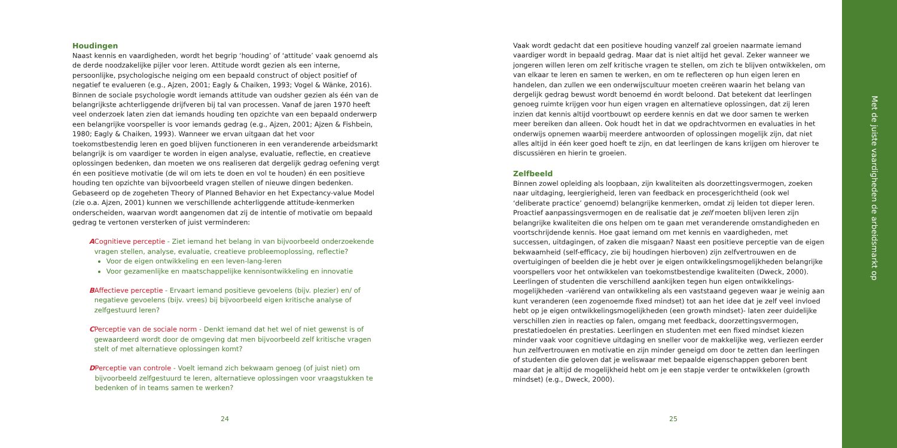Houdingen
Naast kennis en vaardigheden, wordt het begrip ‘houding’ of ‘attitude’ vaak genoemd als de derde noodzakelijke pijler voor leren. Attitude wordt gezien als een interne, persoonlijke, psychologische neiging om een bepaald construct of object positief of negatief te evalueren (e.g., Ajzen, 2001; Eagly & Chaiken, 1993; Vogel & Wänke, 2016). Binnen de sociale psychologie wordt iemands attitude van oudsher gezien als één van de belangrijkste achterliggende drijfveren bij tal van processen. Vanaf de jaren 1970 heeft veel onderzoek laten zien dat iemands houding ten opzichte van een bepaald onderwerp een belangrijke voorspeller is voor iemands gedrag (e.g., Ajzen, 2001; Ajzen & Fishbein, 1980; Eagly & Chaiken, 1993). Wanneer we ervan uitgaan dat het voor toekomstbestendig leren en goed blijven functioneren in een veranderende arbeidsmarkt belangrijk is om vaardiger te worden in eigen analyse, evaluatie, reflectie, en creatieve oplossingen bedenken, dan moeten we ons realiseren dat dergelijk gedrag oefening vergt én een positieve motivatie (de wil om iets te doen en vol te houden) én een positieve houding ten opzichte van bijvoorbeeld vragen stellen of nieuwe dingen bedenken. Gebaseerd op de zogeheten Theory of Planned Behavior en het Expectancy-value Model (zie o.a. Ajzen, 2001) kunnen we verschillende achterliggende attitude-kenmerken onderscheiden, waarvan wordt aangenomen dat zij de intentie of motivatie om bepaald gedrag te vertonen versterken of juist verminderen:
A Cognitieve perceptie - Ziet iemand het belang in van bijvoorbeeld onderzoekende vragen stellen, analyse, evaluatie, creatieve probleemoplossing, reflectie?
Voor de eigen ontwikkeling en een leven-lang-leren
Voor gezamenlijke en maatschappelijke kennisontwikkeling en innovatie
B Affectieve perceptie - Ervaart iemand positieve gevoelens (bijv. plezier) en/ of negatieve gevoelens (bijv. vrees) bij bijvoorbeeld eigen kritische analyse of zelfgestuurd leren?
C Perceptie van de sociale norm - Denkt iemand dat het wel of niet gewenst is of gewaardeerd wordt door de omgeving dat men bijvoorbeeld zelf kritische vragen stelt of met alternatieve oplossingen komt?
D Perceptie van controle - Voelt iemand zich bekwaam genoeg (of juist niet) om bijvoorbeeld zelfgestuurd te leren, alternatieve oplossingen voor vraagstukken te bedenken of in teams samen te werken?
Vaak wordt gedacht dat een positieve houding vanzelf zal groeien naarmate iemand vaardiger wordt in bepaald gedrag. Maar dat is niet altijd het geval. Zeker wanneer we jongeren willen leren om zelf kritische vragen te stellen, om zich te blijven ontwikkelen, om van elkaar te leren en samen te werken, en om te reflecteren op hun eigen leren en handelen, dan zullen we een onderwijscultuur moeten creëren waarin het belang van dergelijk gedrag bewust wordt benoemd én wordt beloond. Dat betekent dat leerlingen genoeg ruimte krijgen voor hun eigen vragen en alternatieve oplossingen, dat zij leren inzien dat kennis altijd voortbouwt op eerdere kennis en dat we door samen te werken meer bereiken dan alleen. Ook houdt het in dat we opdrachtvormen en evaluaties in het onderwijs opnemen waarbij meerdere antwoorden of oplossingen mogelijk zijn, dat niet alles altijd in één keer goed hoeft te zijn, en dat leerlingen de kans krijgen om hierover te discussiëren en hierin te groeien.
Zelfbeeld
Binnen zowel opleiding als loopbaan, zijn kwaliteiten als doorzettingsvermogen, zoeken naar uitdaging, leergierigheid, leren van feedback en procesgerichtheid (ook wel ‘deliberate practice’ genoemd) belangrijke kenmerken, omdat zij leiden tot dieper leren. Proactief aanpassingsvermogen en de realisatie dat je zelf moeten blijven leren zijn belangrijke kwaliteiten die ons helpen om te gaan met veranderende omstandigheden en voortschrijdende kennis. Hoe gaat iemand om met kennis en vaardigheden, met successen, uitdagingen, of zaken die misgaan? Naast een positieve perceptie van de eigen bekwaamheid (self-efficacy, zie bij houdingen hierboven) zijn zelfvertrouwen en de overtuigingen of beelden die je hebt over je eigen ontwikkelingsmogelijkheden belangrijke voorspellers voor het ontwikkelen van toekomstbestendige kwaliteiten (Dweck, 2000).
Leerlingen of studenten die verschillend aankijken tegen hun eigen ontwikkelings-mogelijkheden -variërend van ontwikkeling als een vaststaand gegeven waar je weinig aan kunt veranderen (een zogenoemde fixed mindset) tot aan het idee dat je zelf veel invloed hebt op je eigen ontwikkelingsmogelijkheden (een growth mindset)- laten zeer duidelijke verschillen zien in reacties op falen, omgang met feedback, doorzettingsvermogen, prestatiedoelen én prestaties. Leerlingen en studenten met een fixed mindset kiezen minder vaak voor cognitieve uitdaging en sneller voor de makkelijke weg, verliezen eerder hun zelfvertrouwen en motivatie en zijn minder geneigd om door te zetten dan leerlingen of studenten die geloven dat je weliswaar met bepaalde eigenschappen geboren bent maar dat je altijd de mogelijkheid hebt om je een stapje verder te ontwikkelen (growth mindset) (e.g., Dweck, 2000).
24 25
Met de juiste vaardigheden de arbeidsmarkt op